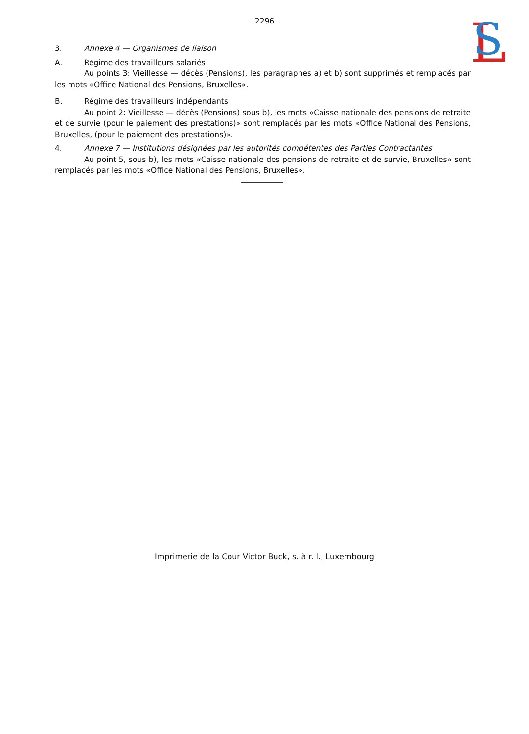L
S
2296
3. Annexe 4 — Organismes de liaison
A. Régime des travailleurs salariés
Au points 3: Vieillesse — décès (Pensions), les paragraphes a) et b) sont supprimés et remplacés par les mots «Office National des Pensions, Bruxelles».
B. Régime des travailleurs indépendants
Au point 2: Vieillesse — décès (Pensions) sous b), les mots «Caisse nationale des pensions de retraite et de survie (pour le paiement des prestations)» sont remplacés par les mots «Office National des Pensions, Bruxelles, (pour le paiement des prestations)».
4. Annexe 7 — Institutions désignées par les autorités compétentes des Parties Contractantes
Au point 5, sous b), les mots «Caisse nationale des pensions de retraite et de survie, Bruxelles» sont remplacés par les mots «Office National des Pensions, Bruxelles».
Imprimerie de la Cour Victor Buck, s. à r. l., Luxembourg